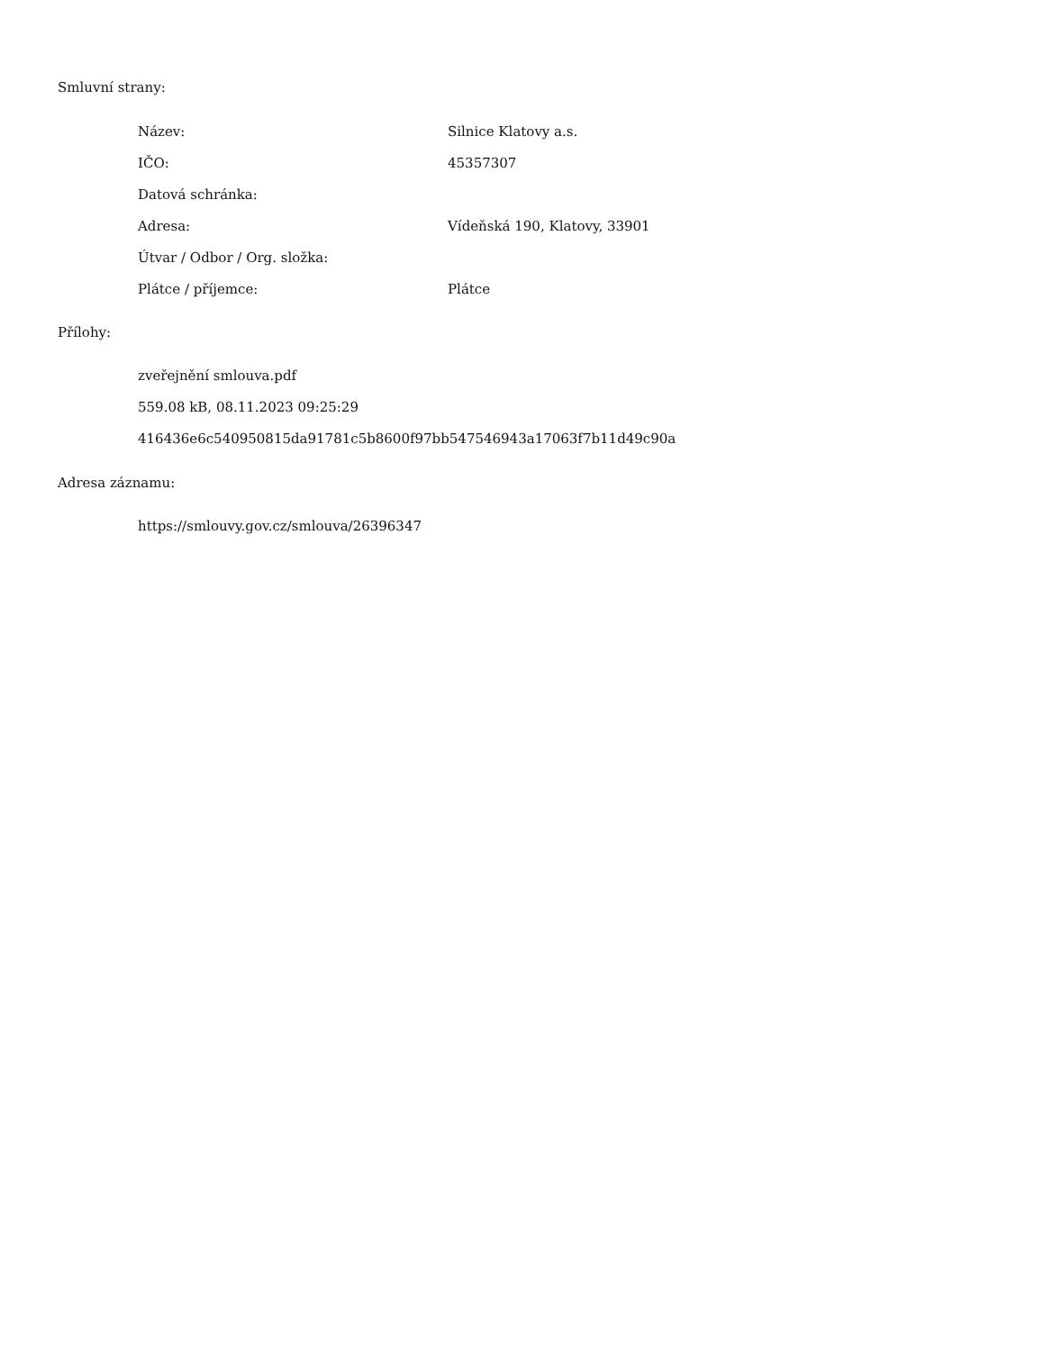Smluvní strany:
| Název: | Silnice Klatovy a.s. |
| IČO: | 45357307 |
| Datová schránka: | |
| Adresa: | Vídeňská 190, Klatovy, 33901 |
| Útvar / Odbor / Org. složka: | |
| Plátce / příjemce: | Plátce |
Přílohy:
zveřejnění smlouva.pdf
559.08 kB, 08.11.2023 09:25:29
416436e6c540950815da91781c5b8600f97bb547546943a17063f7b11d49c90a
Adresa záznamu:
https://smlouvy.gov.cz/smlouva/26396347